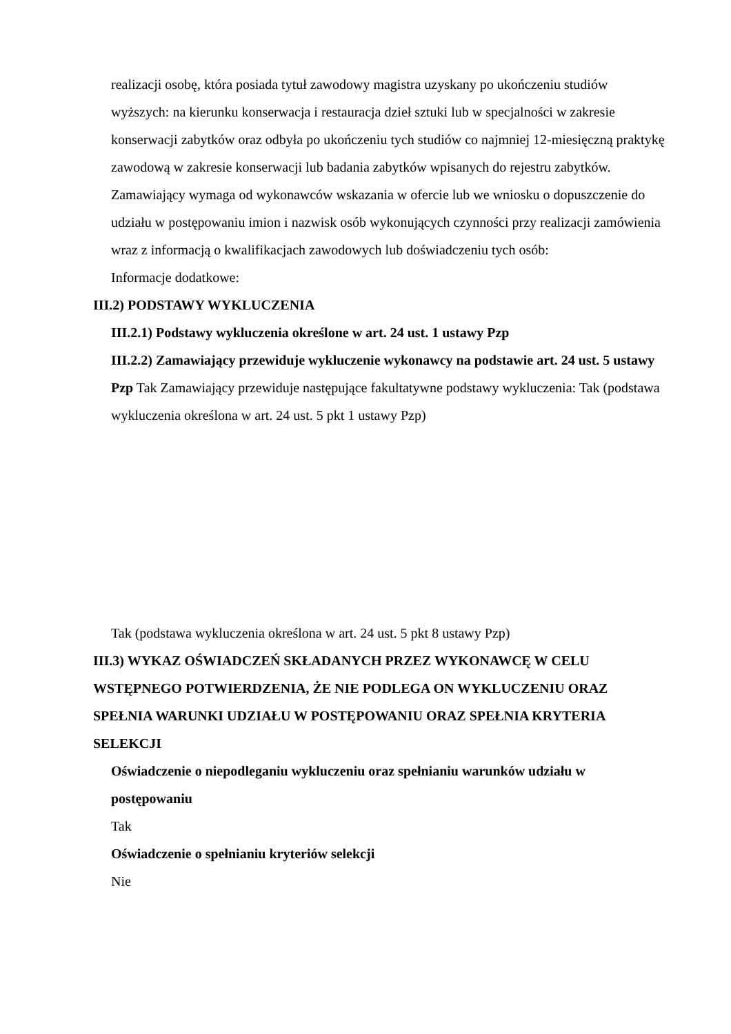realizacji osobę, która posiada tytuł zawodowy magistra uzyskany po ukończeniu studiów wyższych: na kierunku konserwacja i restauracja dzieł sztuki lub w specjalności w zakresie konserwacji zabytków oraz odbyła po ukończeniu tych studiów co najmniej 12-miesięczną praktykę zawodową w zakresie konserwacji lub badania zabytków wpisanych do rejestru zabytków.
Zamawiający wymaga od wykonawców wskazania w ofercie lub we wniosku o dopuszczenie do udziału w postępowaniu imion i nazwisk osób wykonujących czynności przy realizacji zamówienia wraz z informacją o kwalifikacjach zawodowych lub doświadczeniu tych osób:
Informacje dodatkowe:
III.2) PODSTAWY WYKLUCZENIA
III.2.1) Podstawy wykluczenia określone w art. 24 ust. 1 ustawy Pzp
III.2.2) Zamawiający przewiduje wykluczenie wykonawcy na podstawie art. 24 ust. 5 ustawy Pzp Tak Zamawiający przewiduje następujące fakultatywne podstawy wykluczenia: Tak (podstawa wykluczenia określona w art. 24 ust. 5 pkt 1 ustawy Pzp)
Tak (podstawa wykluczenia określona w art. 24 ust. 5 pkt 8 ustawy Pzp)
III.3) WYKAZ OŚWIADCZEŃ SKŁADANYCH PRZEZ WYKONAWCĘ W CELU WSTĘPNEGO POTWIERDZENIA, ŻE NIE PODLEGA ON WYKLUCZENIU ORAZ SPEŁNIA WARUNKI UDZIAŁU W POSTĘPOWANIU ORAZ SPEŁNIA KRYTERIA SELEKCJI
Oświadczenie o niepodleganiu wykluczeniu oraz spełnianiu warunków udziału w postępowaniu
Tak
Oświadczenie o spełnianiu kryteriów selekcji
Nie